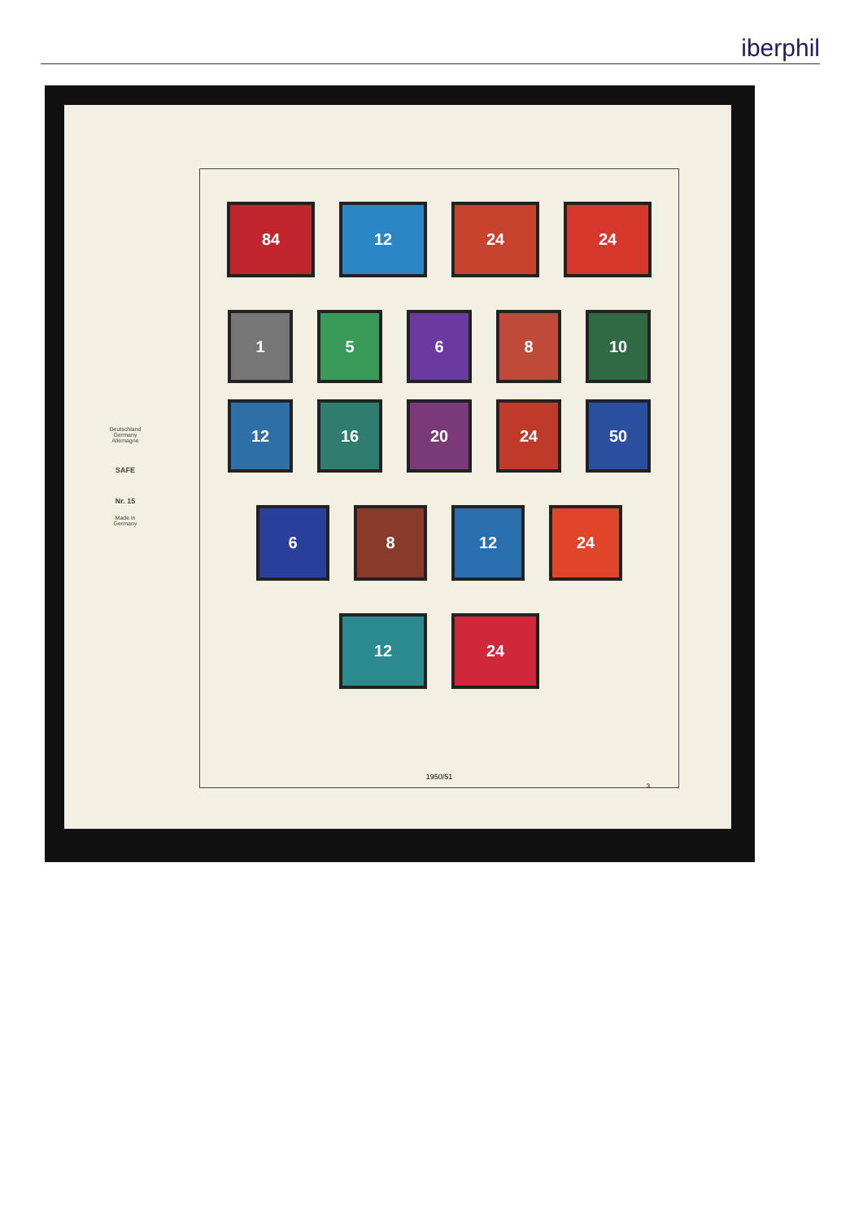iberphil
Deutschland
Germany
Allemagne
SAFE
Nr. 15
Made in
Germany
84 12 24 24
1 5 6 8 10
12 16 20 24 50
6 8 12 24
12 24
1950/51
3